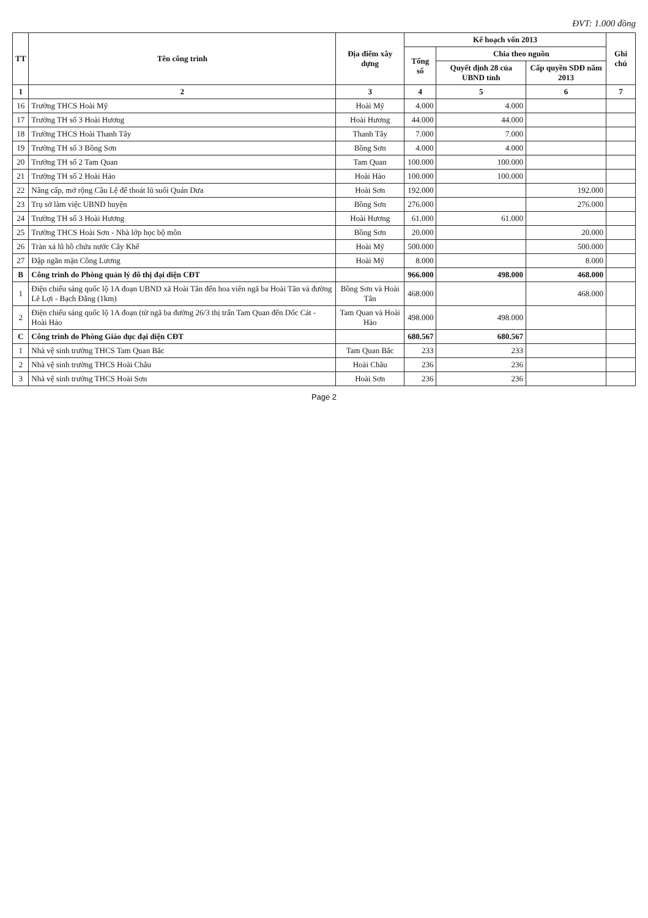ĐVT: 1.000 đồng
| TT | Tên công trình | Địa điểm xây dựng | Kế hoạch vốn 2013 | | | Ghi chú |
| --- | --- | --- | --- | --- | --- | --- |
| | | | Tổng số | Chia theo nguồn | | |
| | | | | Quyết định 28 của UBND tỉnh | Cấp quyền SDĐ năm 2013 | |
| 1 | 2 | 3 | 4 | 5 | 6 | 7 |
| 16 | Trường THCS Hoài Mỹ | Hoài Mỹ | 4.000 | 4.000 | | |
| 17 | Trường TH số 3 Hoài Hương | Hoài Hương | 44.000 | 44.000 | | |
| 18 | Trường THCS Hoài Thanh Tây | Thanh Tây | 7.000 | 7.000 | | |
| 19 | Trường TH số 3 Bồng Sơn | Bồng Sơn | 4.000 | 4.000 | | |
| 20 | Trường TH số 2 Tam Quan | Tam Quan | 100.000 | 100.000 | | |
| 21 | Trường TH số 2 Hoài Hảo | Hoài Hảo | 100.000 | 100.000 | | |
| 22 | Nâng cấp, mở rộng Cầu Lệ để thoát lũ suối Quán Dưa | Hoài Sơn | 192.000 | | 192.000 | |
| 23 | Trụ sở làm việc UBND huyện | Bồng Sơn | 276.000 | | 276.000 | |
| 24 | Trường TH số 3 Hoài Hương | Hoài Hương | 61.000 | 61.000 | | |
| 25 | Trường THCS Hoài Sơn - Nhà lớp học bộ môn | Bồng Sơn | 20.000 | | 20.000 | |
| 26 | Tràn xả lũ hồ chứa nước Cây Khế | Hoài Mỹ | 500.000 | | 500.000 | |
| 27 | Đập ngăn mặn Công Lương | Hoài Mỹ | 8.000 | | 8.000 | |
| B | Công trình do Phòng quản lý đô thị đại diện CĐT | | 966.000 | 498.000 | 468.000 | |
| 1 | Điện chiếu sáng quốc lộ 1A đoạn UBND xã Hoài Tân đến hoa viên ngã ba Hoài Tân và đường Lê Lợi - Bạch Đằng (1km) | Bồng Sơn và Hoài Tân | 468.000 | | 468.000 | |
| 2 | Điện chiếu sáng quốc lộ 1A đoạn (từ ngã ba đường 26/3 thị trấn Tam Quan đến Dốc Cát - Hoài Hảo | Tam Quan và Hoài Hảo | 498.000 | 498.000 | | |
| C | Công trình do Phòng Giáo dục đại diện CĐT | | 680.567 | 680.567 | | |
| 1 | Nhà vệ sinh trường THCS Tam Quan Bắc | Tam Quan Bắc | 233 | 233 | | |
| 2 | Nhà vệ sinh trường THCS Hoài Châu | Hoài Châu | 236 | 236 | | |
| 3 | Nhà vệ sinh trường THCS Hoài Sơn | Hoài Sơn | 236 | 236 | | |
Page 2